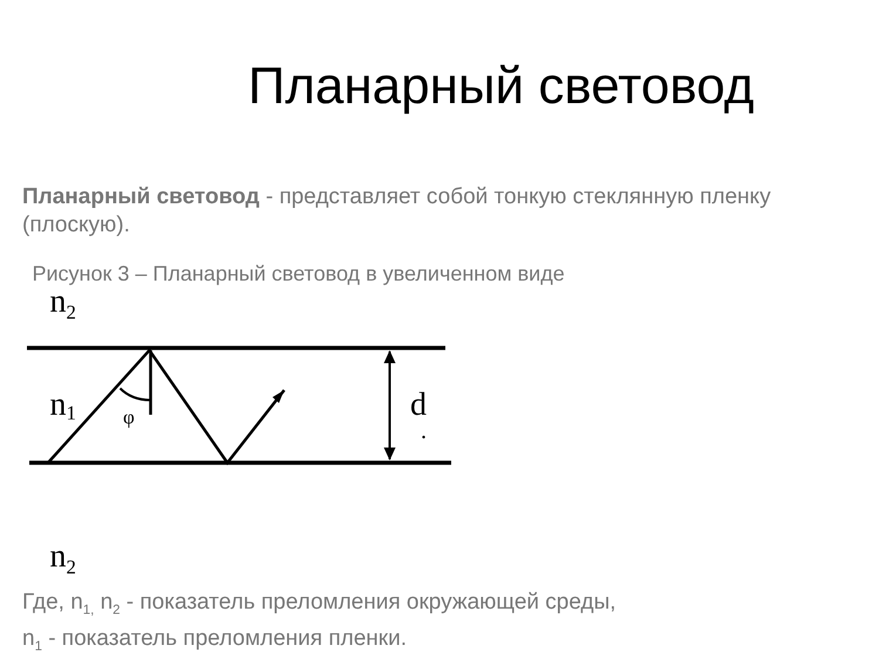Планарный световод
Планарный световод - представляет собой тонкую стеклянную пленку (плоскую).
Рисунок 3 – Планарный световод в увеличенном виде
n<sub>2</sub>
φ
n1
d
.
n<sub>2</sub>
Где, n<sub>1,</sub> n<sub>2</sub> - показатель преломления окружающей среды,
n<sub>1</sub> - показатель преломления пленки.